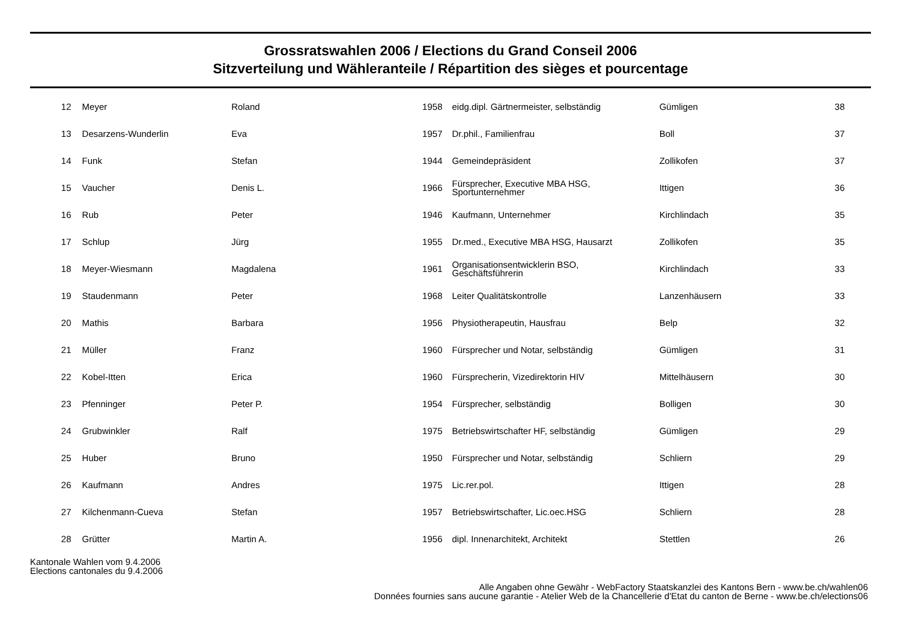Grossratswahlen 2006 / Elections du Grand Conseil 2006
Sitzverteilung und Wähleranteile / Répartition des sièges et pourcentage
| 12 | Meyer | Roland | 1958 | eidg.dipl. Gärtnermeister, selbständig | Gümligen | 38 |
| 13 | Desarzens-Wunderlin | Eva | 1957 | Dr.phil., Familienfrau | Boll | 37 |
| 14 | Funk | Stefan | 1944 | Gemeindepräsident | Zollikofen | 37 |
| 15 | Vaucher | Denis L. | 1966 | Fürsprecher, Executive MBA HSG, Sportunternehmer | Ittigen | 36 |
| 16 | Rub | Peter | 1946 | Kaufmann, Unternehmer | Kirchlindach | 35 |
| 17 | Schlup | Jürg | 1955 | Dr.med., Executive MBA HSG, Hausarzt | Zollikofen | 35 |
| 18 | Meyer-Wiesmann | Magdalena | 1961 | Organisationsentwicklerin BSO, Geschäftsführerin | Kirchlindach | 33 |
| 19 | Staudenmann | Peter | 1968 | Leiter Qualitätskontrolle | Lanzenhäusern | 33 |
| 20 | Mathis | Barbara | 1956 | Physiotherapeutin, Hausfrau | Belp | 32 |
| 21 | Müller | Franz | 1960 | Fürsprecher und Notar, selbständig | Gümligen | 31 |
| 22 | Kobel-Itten | Erica | 1960 | Fürsprecherin, Vizedirektorin HIV | Mittelhäusern | 30 |
| 23 | Pfenninger | Peter P. | 1954 | Fürsprecher, selbständig | Bolligen | 30 |
| 24 | Grubwinkler | Ralf | 1975 | Betriebswirtschafter HF, selbständig | Gümligen | 29 |
| 25 | Huber | Bruno | 1950 | Fürsprecher und Notar, selbständig | Schliern | 29 |
| 26 | Kaufmann | Andres | 1975 | Lic.rer.pol. | Ittigen | 28 |
| 27 | Kilchenmann-Cueva | Stefan | 1957 | Betriebswirtschafter, Lic.oec.HSG | Schliern | 28 |
| 28 | Grütter | Martin A. | 1956 | dipl. Innenarchitekt, Architekt | Stettlen | 26 |
Kantonale Wahlen vom 9.4.2006
Elections cantonales du 9.4.2006
Alle Angaben ohne Gewähr - WebFactory Staatskanzlei des Kantons Bern - www.be.ch/wahlen06
Données fournies sans aucune garantie - Atelier Web de la Chancellerie d'Etat du canton de Berne - www.be.ch/elections06